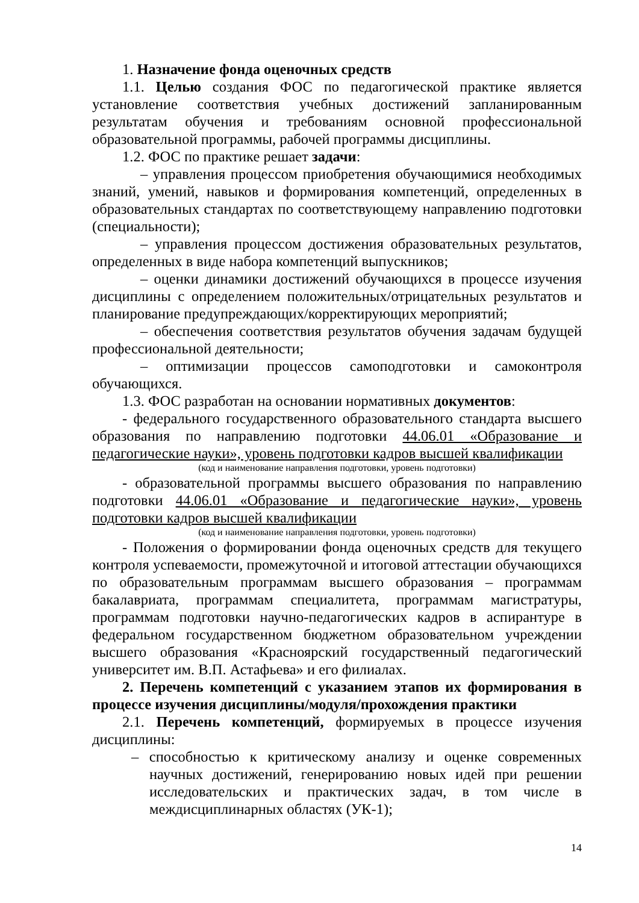1. Назначение фонда оценочных средств
1.1. Целью создания ФОС по педагогической практике является установление соответствия учебных достижений запланированным результатам обучения и требованиям основной профессиональной образовательной программы, рабочей программы дисциплины.
1.2. ФОС по практике решает задачи:
– управления процессом приобретения обучающимися необходимых знаний, умений, навыков и формирования компетенций, определенных в образовательных стандартах по соответствующему направлению подготовки (специальности);
– управления процессом достижения образовательных результатов, определенных в виде набора компетенций выпускников;
– оценки динамики достижений обучающихся в процессе изучения дисциплины с определением положительных/отрицательных результатов и планирование предупреждающих/корректирующих мероприятий;
– обеспечения соответствия результатов обучения задачам будущей профессиональной деятельности;
– оптимизации процессов самоподготовки и самоконтроля обучающихся.
1.3. ФОС разработан на основании нормативных документов:
- федерального государственного образовательного стандарта высшего образования по направлению подготовки 44.06.01 «Образование и педагогические науки», уровень подготовки кадров высшей квалификации
(код и наименование направления подготовки, уровень подготовки)
- образовательной программы высшего образования по направлению подготовки 44.06.01 «Образование и педагогические науки», уровень подготовки кадров высшей квалификации
(код и наименование направления подготовки, уровень подготовки)
- Положения о формировании фонда оценочных средств для текущего контроля успеваемости, промежуточной и итоговой аттестации обучающихся по образовательным программам высшего образования – программам бакалавриата, программам специалитета, программам магистратуры, программам подготовки научно-педагогических кадров в аспирантуре в федеральном государственном бюджетном образовательном учреждении высшего образования «Красноярский государственный педагогический университет им. В.П. Астафьева» и его филиалах.
2. Перечень компетенций с указанием этапов их формирования в процессе изучения дисциплины/модуля/прохождения практики
2.1. Перечень компетенций, формируемых в процессе изучения дисциплины:
– способностью к критическому анализу и оценке современных научных достижений, генерированию новых идей при решении исследовательских и практических задач, в том числе в междисциплинарных областях (УК-1);
14